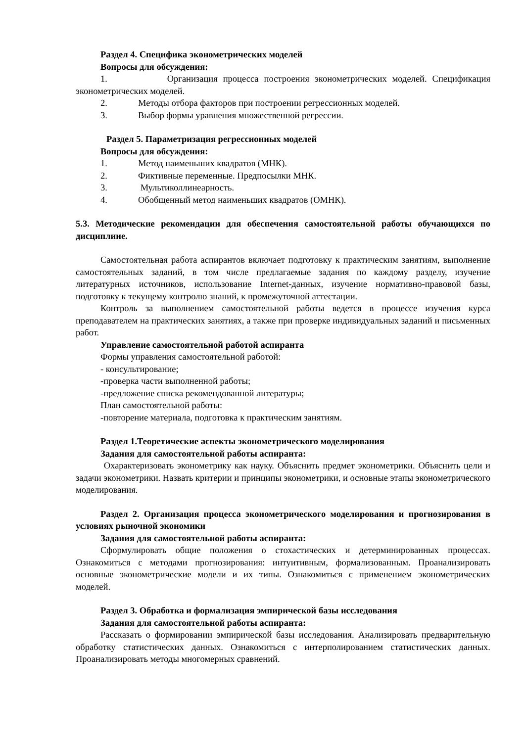Раздел 4. Специфика эконометрических моделей
Вопросы для обсуждения:
1. Организация процесса построения эконометрических моделей. Спецификация эконометрических моделей.
2. Методы отбора факторов при построении регрессионных моделей.
3. Выбор формы уравнения множественной регрессии.
Раздел 5. Параметризация регрессионных моделей
Вопросы для обсуждения:
1. Метод наименьших квадратов (МНК).
2. Фиктивные переменные. Предпосылки МНК.
3. Мультиколлинеарность.
4. Обобщенный метод наименьших квадратов (ОМНК).
5.3. Методические рекомендации для обеспечения самостоятельной работы обучающихся по дисциплине.
Самостоятельная работа аспирантов включает подготовку к практическим занятиям, выполнение самостоятельных заданий, в том числе предлагаемые задания по каждому разделу, изучение литературных источников, использование Internet-данных, изучение нормативно-правовой базы, подготовку к текущему контролю знаний, к промежуточной аттестации.
Контроль за выполнением самостоятельной работы ведется в процессе изучения курса преподавателем на практических занятиях, а также при проверке индивидуальных заданий и письменных работ.
Управление самостоятельной работой аспиранта
Формы управления самостоятельной работой:
- консультирование;
-проверка части выполненной работы;
-предложение списка рекомендованной литературы;
План самостоятельной работы:
-повторение материала, подготовка к практическим занятиям.
Раздел 1.Теоретические аспекты эконометрического моделирования
Задания для самостоятельной работы аспиранта:
Охарактеризовать эконометрику как науку. Объяснить предмет эконометрики. Объяснить цели и задачи эконометрики. Назвать критерии и принципы эконометрики, и основные этапы эконометрического моделирования.
Раздел 2. Организация процесса эконометрического моделирования и прогнозирования в условиях рыночной экономики
Задания для самостоятельной работы аспиранта:
Сформулировать общие положения о стохастических и детерминированных процессах. Ознакомиться с методами прогнозирования: интуитивным, формализованным. Проанализировать основные эконометрические модели и их типы. Ознакомиться с применением эконометрических моделей.
Раздел 3. Обработка и формализация эмпирической базы исследования
Задания для самостоятельной работы аспиранта:
Рассказать о формировании эмпирической базы исследования. Анализировать предварительную обработку статистических данных. Ознакомиться с интерполированием статистических данных. Проанализировать методы многомерных сравнений.